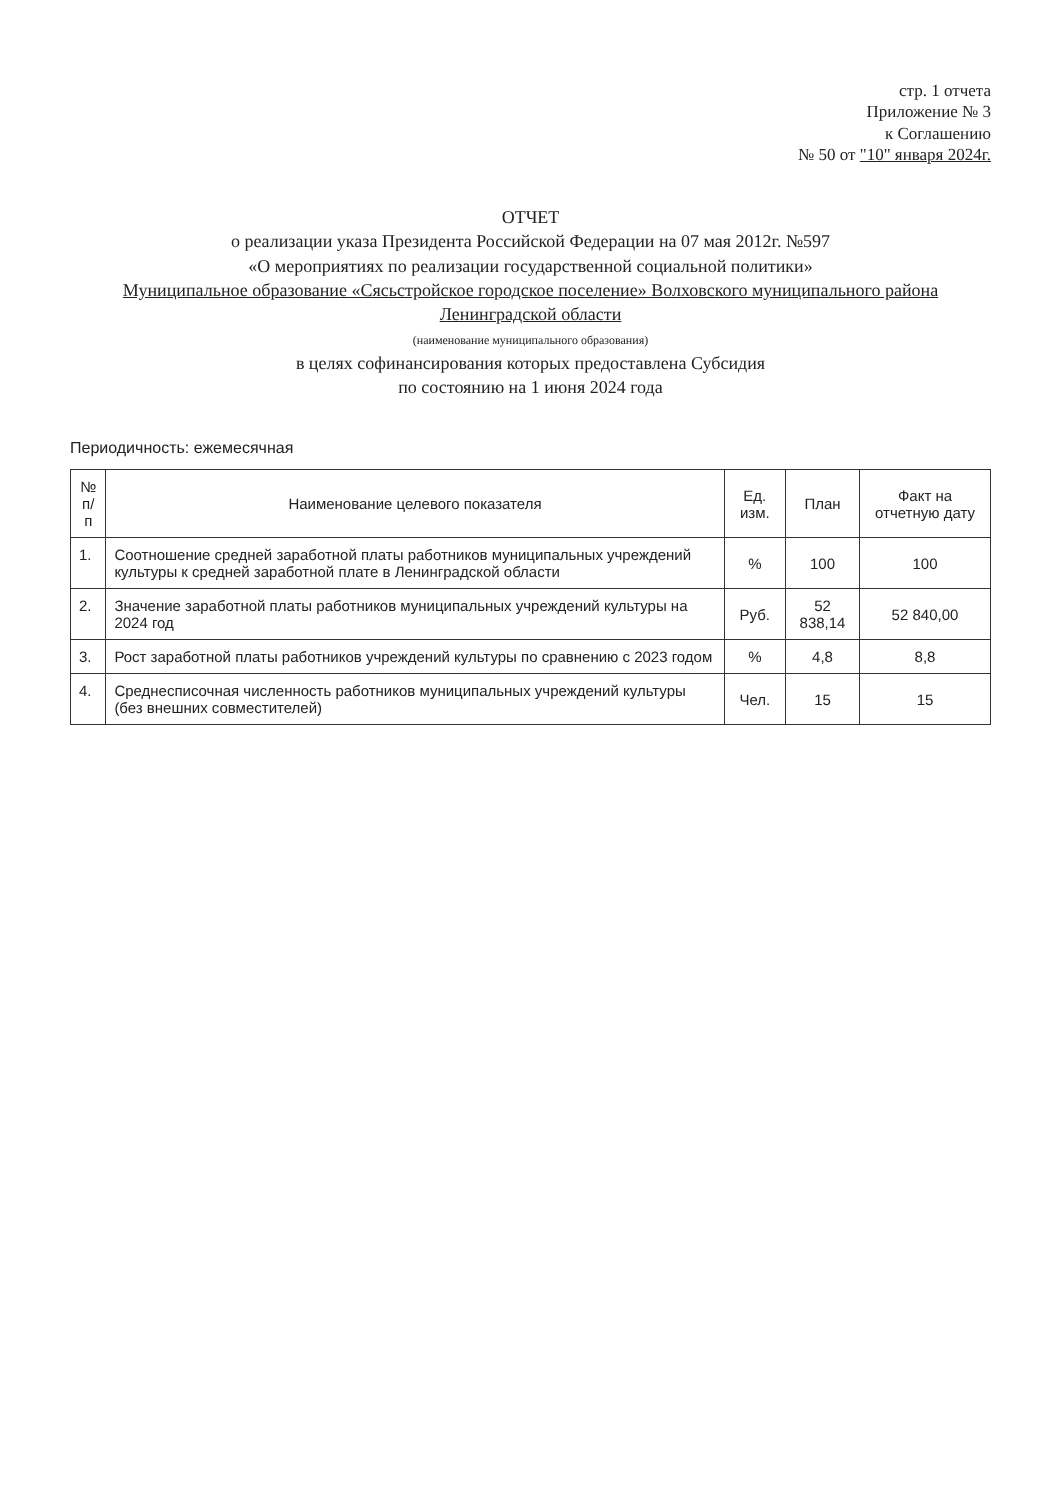стр. 1 отчета
Приложение № 3
к Соглашению
№ 50 от "10" января 2024г.
ОТЧЕТ
о реализации указа Президента Российской Федерации на 07 мая 2012г. №597
«О мероприятиях по реализации государственной социальной политики»
Муниципальное образование «Сясьстройское городское поселение» Волховского муниципального района Ленинградской области
(наименование муниципального образования)
в целях софинансирования которых предоставлена Субсидия
по состоянию на 1 июня 2024 года
Периодичность: ежемесячная
| № п/п | Наименование целевого показателя | Ед. изм. | План | Факт на отчетную дату |
| --- | --- | --- | --- | --- |
| 1. | Соотношение средней заработной платы работников муниципальных учреждений культуры к средней заработной плате в Ленинградской области | % | 100 | 100 |
| 2. | Значение заработной платы работников муниципальных учреждений культуры на 2024 год | Руб. | 52 838,14 | 52 840,00 |
| 3. | Рост заработной платы работников учреждений культуры по сравнению с 2023 годом | % | 4,8 | 8,8 |
| 4. | Среднесписочная численность работников муниципальных учреждений культуры (без внешних совместителей) | Чел. | 15 | 15 |